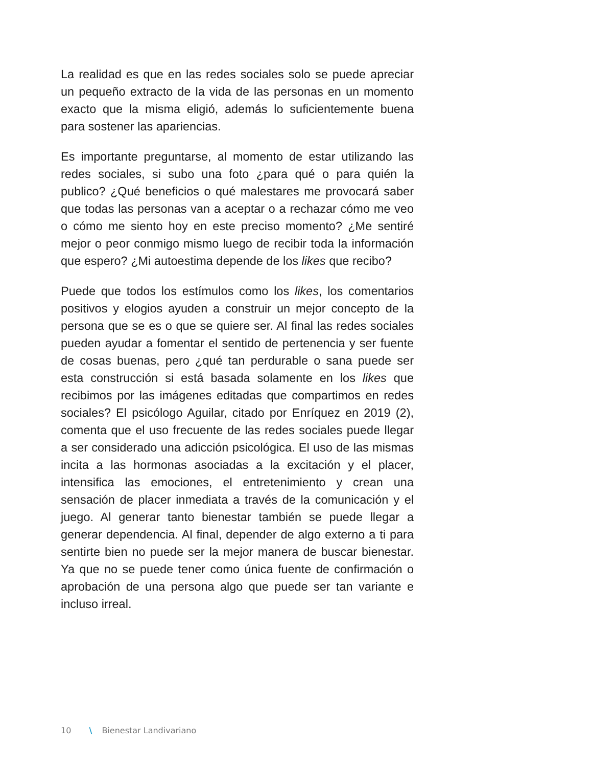La realidad es que en las redes sociales solo se puede apreciar un pequeño extracto de la vida de las personas en un momento exacto que la misma eligió, además lo suficientemente buena para sostener las apariencias.
Es importante preguntarse, al momento de estar utilizando las redes sociales, si subo una foto ¿para qué o para quién la publico? ¿Qué beneficios o qué malestares me provocará saber que todas las personas van a aceptar o a rechazar cómo me veo o cómo me siento hoy en este preciso momento? ¿Me sentiré mejor o peor conmigo mismo luego de recibir toda la información que espero? ¿Mi autoestima depende de los likes que recibo?
Puede que todos los estímulos como los likes, los comentarios positivos y elogios ayuden a construir un mejor concepto de la persona que se es o que se quiere ser. Al final las redes sociales pueden ayudar a fomentar el sentido de pertenencia y ser fuente de cosas buenas, pero ¿qué tan perdurable o sana puede ser esta construcción si está basada solamente en los likes que recibimos por las imágenes editadas que compartimos en redes sociales? El psicólogo Aguilar, citado por Enríquez en 2019 (2), comenta que el uso frecuente de las redes sociales puede llegar a ser considerado una adicción psicológica. El uso de las mismas incita a las hormonas asociadas a la excitación y el placer, intensifica las emociones, el entretenimiento y crean una sensación de placer inmediata a través de la comunicación y el juego. Al generar tanto bienestar también se puede llegar a generar dependencia. Al final, depender de algo externo a ti para sentirte bien no puede ser la mejor manera de buscar bienestar. Ya que no se puede tener como única fuente de confirmación o aprobación de una persona algo que puede ser tan variante e incluso irreal.
10 \ Bienestar Landivariano